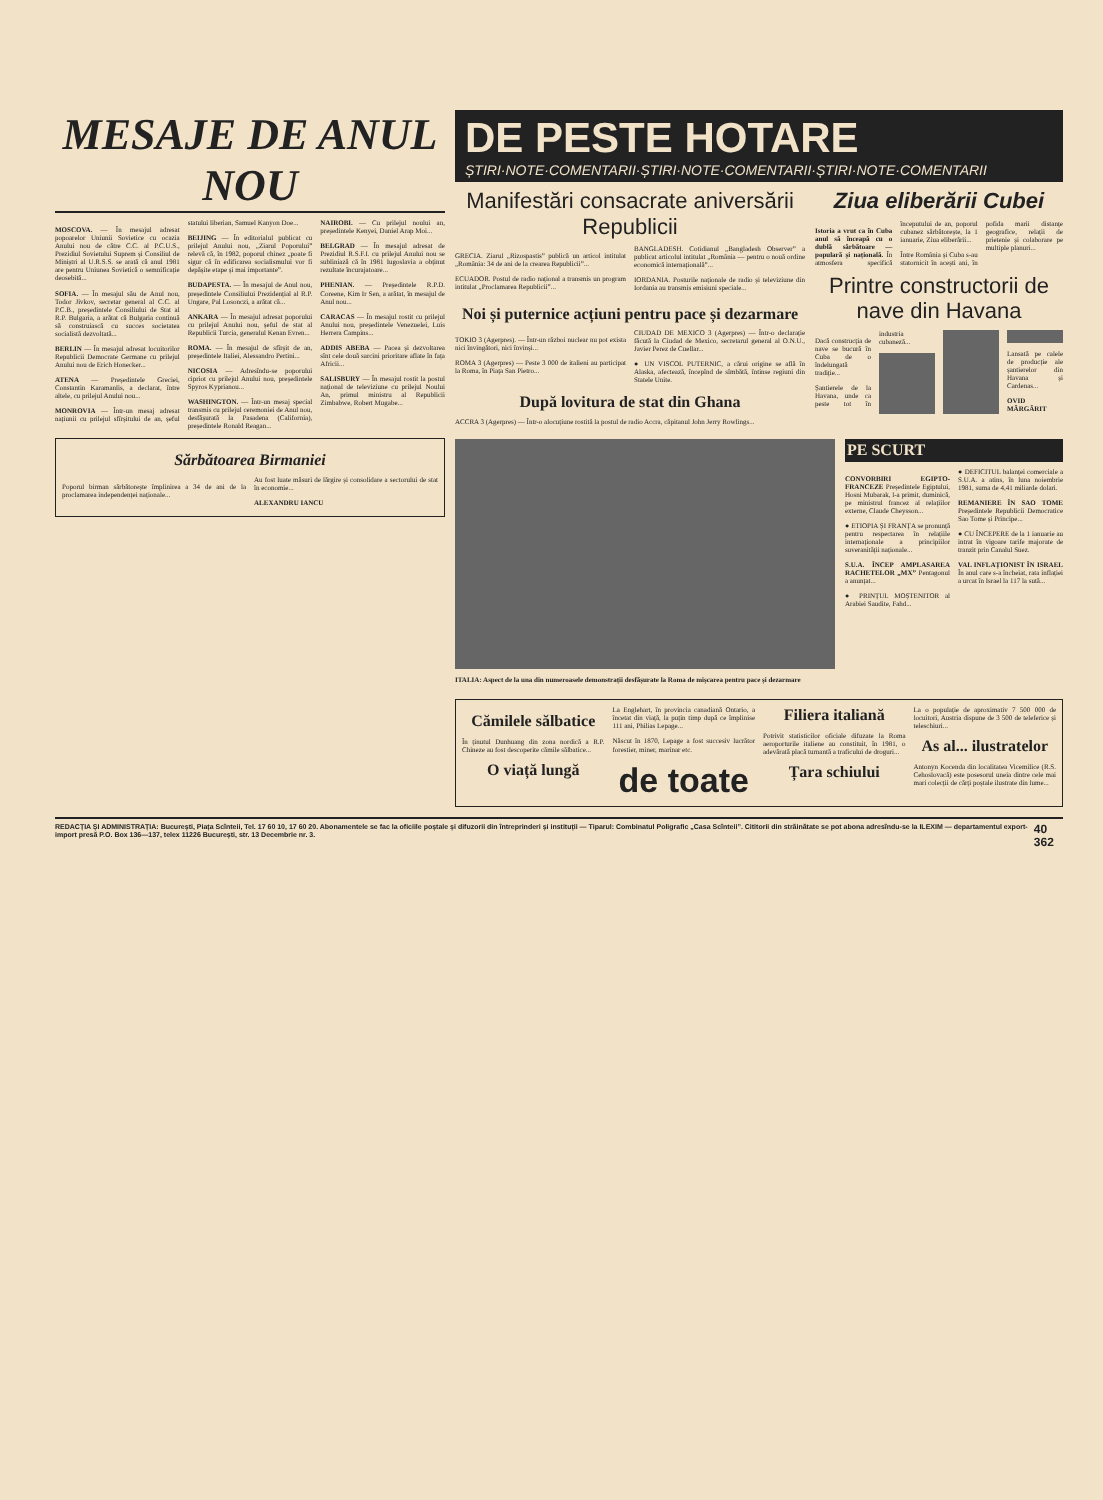MESAJE DE ANUL NOU
MOSCOVA. — În mesajul adresat popoarelor Uniunii Sovietice cu ocazia Anului nou de către C.C. al P.C.U.S., Prezidiul Sovietului Suprem și Consiliul de Miniștri al U.R.S.S. se arată că anul 1981 are pentru Uniunea Sovietică o semnificație deosebită...
SOFIA. — În mesajul său de Anul nou, Todor Jivkov, secretar general al C.C. al P.C.B., președintele Consiliului de Stat al R.P. Bulgaria, a arătat că Bulgaria continuă să construiască cu succes societatea socialistă dezvoltată...
BERLIN — În mesajul adresat locuitorilor Republicii Democrate Germane cu prilejul Anului nou de Erich Honecker...
ATENA — Președintele Greciei, Constantin Karamanlis, a declarat, între altele, cu prilejul Anului nou...
MONROVIA — Într-un mesaj adresat națiunii cu prilejul sfîrșitului de an, șeful statului liberian, Samuel Kanyon Doe...
BEIJING — În editorialul publicat cu prilejul Anului nou, „Ziarul Poporului” relevă că, în 1982, poporul chinez „poate fi sigur că în edificarea socialismului vor fi depășite etape și mai importante”.
BUDAPESTA. — În mesajul de Anul nou, președintele Consiliului Prezidențial al R.P. Ungare, Pal Losonczi, a arătat că...
ANKARA — În mesajul adresat poporului cu prilejul Anului nou, șeful de stat al Republicii Turcia, generalul Kenan Evren...
ROMA. — În mesajul de sfîrșit de an, președintele Italiei, Alessandro Pertini...
NICOSIA — Adresîndu-se poporului cipriot cu prilejul Anului nou, președintele Spyros Kyprianou...
WASHINGTON. — Într-un mesaj special transmis cu prilejul ceremoniei de Anul nou, desfășurată la Pasadena (California), președintele Ronald Reagan...
NAIROBI. — Cu prilejul noului an, președintele Kenyei, Daniel Arap Moi...
BELGRAD — În mesajul adresat de Prezidiul R.S.F.I. cu prilejul Anului nou se subliniază că în 1981 Iugoslavia a obținut rezultate încurajatoare...
PHENIAN. — Președintele R.P.D. Coreene, Kim Ir Sen, a arătat, în mesajul de Anul nou...
CARACAS — În mesajul rostit cu prilejul Anului nou, președintele Venezuelei, Luis Herrera Campins...
ADDIS ABEBA — Pacea și dezvoltarea sînt cele două sarcini prioritare aflate în fața Africii...
SALISBURY — În mesajul rostit la postul național de televiziune cu prilejul Noului An, primul ministru al Republicii Zimbabwe, Robert Mugabe...
Sărbătoarea Birmaniei
Poporul birman sărbătorește împlinirea a 34 de ani de la proclamarea independenței naționale...
Au fost luate măsuri de lărgire și consolidare a sectorului de stat în economie...
ALEXANDRU IANCU
DE PESTE HOTARE
ȘTIRI·NOTE·COMENTARII·ȘTIRI·NOTE·COMENTARII·ȘTIRI·NOTE·COMENTARII
Manifestări consacrate aniversării Republicii
GRECIA. Ziarul „Rizospastis” publică un articol intitulat „România: 34 de ani de la crearea Republicii”...
ECUADOR. Postul de radio național a transmis un program intitulat „Proclamarea Republicii”...
BANGLADESH. Cotidianul „Bangladesh Observer” a publicat articolul intitulat „România — pentru o nouă ordine economică internațională”...
IORDANIA. Posturile naționale de radio și televiziune din Iordania au transmis emisiuni speciale...
Noi și puternice acțiuni pentru pace și dezarmare
TOKIO 3 (Agerpres). — Într-un război nuclear nu pot exista nici învingători, nici învinși...
ROMA 3 (Agerpres) — Peste 3 000 de italieni au participat la Roma, în Piața San Pietro...
CIUDAD DE MEXICO 3 (Agerpres) — Într-o declarație făcută la Ciudad de Mexico, secretarul general al O.N.U., Javier Perez de Cuellar...
● UN VISCOL PUTERNIC, a cărui origine se află în Alaska, afectează, începînd de sîmbătă, întinse regiuni din Statele Unite.
După lovitura de stat din Ghana
ACCRA 3 (Agerpres) — Într-o alocuțiune rostită la postul de radio Accra, căpitanul John Jerry Rowlings...
Ziua eliberării Cubei
Istoria a vrut ca în Cuba anul să înceapă cu o dublă sărbătoare — populară și națională. În atmosfera specifică începutului de an, poporul cubanez sărbătorește, la 1 ianuarie, Ziua eliberării...
Între România și Cuba s-au statornicit în acești ani, în pofida marii distanțe geografice, relații de prietenie și colaborare pe multiple planuri...
Printre constructorii de nave din Havana
Dacă construcția de nave se bucură în Cuba de o îndelungată tradiție...
Șantierele de la Havana, unde ca peste tot în industria cubaneză...
Lansată pe calele de producție ale șantierelor din Havana și Cardenas...
OVID MĂRGĂRIT
ITALIA: Aspect de la una din numeroasele demonstrații desfășurate la Roma de mișcarea pentru pace și dezarmare
PE SCURT
CONVORBIRI EGIPTO-FRANCEZE Președintele Egiptului, Hosni Mubarak, l-a primit, duminică, pe ministrul francez al relațiilor externe, Claude Cheysson...
● ETIOPIA ȘI FRANȚA se pronunță pentru respectarea în relațiile internaționale a principiilor suveranității naționale...
S.U.A. ÎNCEP AMPLASAREA RACHETELOR „MX” Pentagonul a anunțat...
● PRINȚUL MOȘTENITOR al Arabiei Saudite, Fahd...
● DEFICITUL balanței comerciale a S.U.A. a atins, în luna noiembrie 1981, suma de 4,41 miliarde dolari.
REMANIERE ÎN SAO TOME Președintele Republicii Democratice Sao Tome și Principe...
● CU ÎNCEPERE de la 1 ianuarie au intrat în vigoare tarife majorate de tranzit prin Canalul Suez.
VAL INFLAȚIONIST ÎN ISRAEL În anul care s-a încheiat, rata inflației a urcat în Israel la 117 la sută...
Cămilele sălbatice
În ținutul Dunhuang din zona nordică a R.P. Chineze au fost descoperite cămile sălbatice...
O viață lungă
La Englehart, în provincia canadiană Ontario, a încetat din viață, la puțin timp după ce împlinise 111 ani, Philias Lepage...
Născut în 1870, Lepage a fost succesiv lucrător forestier, miner, marinar etc.
de toate
Filiera italiană
Potrivit statisticilor oficiale difuzate la Roma aeroporturile italiene au constituit, în 1981, o adevărată placă turnantă a traficului de droguri...
Țara schiului
La o populație de aproximativ 7 500 000 de locuitori, Austria dispune de 3 500 de teleferice și teleschiuri...
As al... ilustratelor
Antonyn Kocenda din localitatea Vicemilice (R.S. Cehoslovacă) este posesorul uneia dintre cele mai mari colecții de cărți poștale ilustrate din lume...
REDACȚIA ȘI ADMINISTRAȚIA: București, Piața Scînteii, Tel. 17 60 10, 17 60 20. Abonamentele se fac la oficiile poștale și difuzorii din întreprinderi și instituții — Tiparul: Combinatul Poligrafic „Casa Scînteii”. Cititorii din străinătate se pot abona adresîndu-se la ILEXIM — departamentul export-import presă P.O. Box 136—137, telex 11226 București, str. 13 Decembrie nr. 3. 40 362